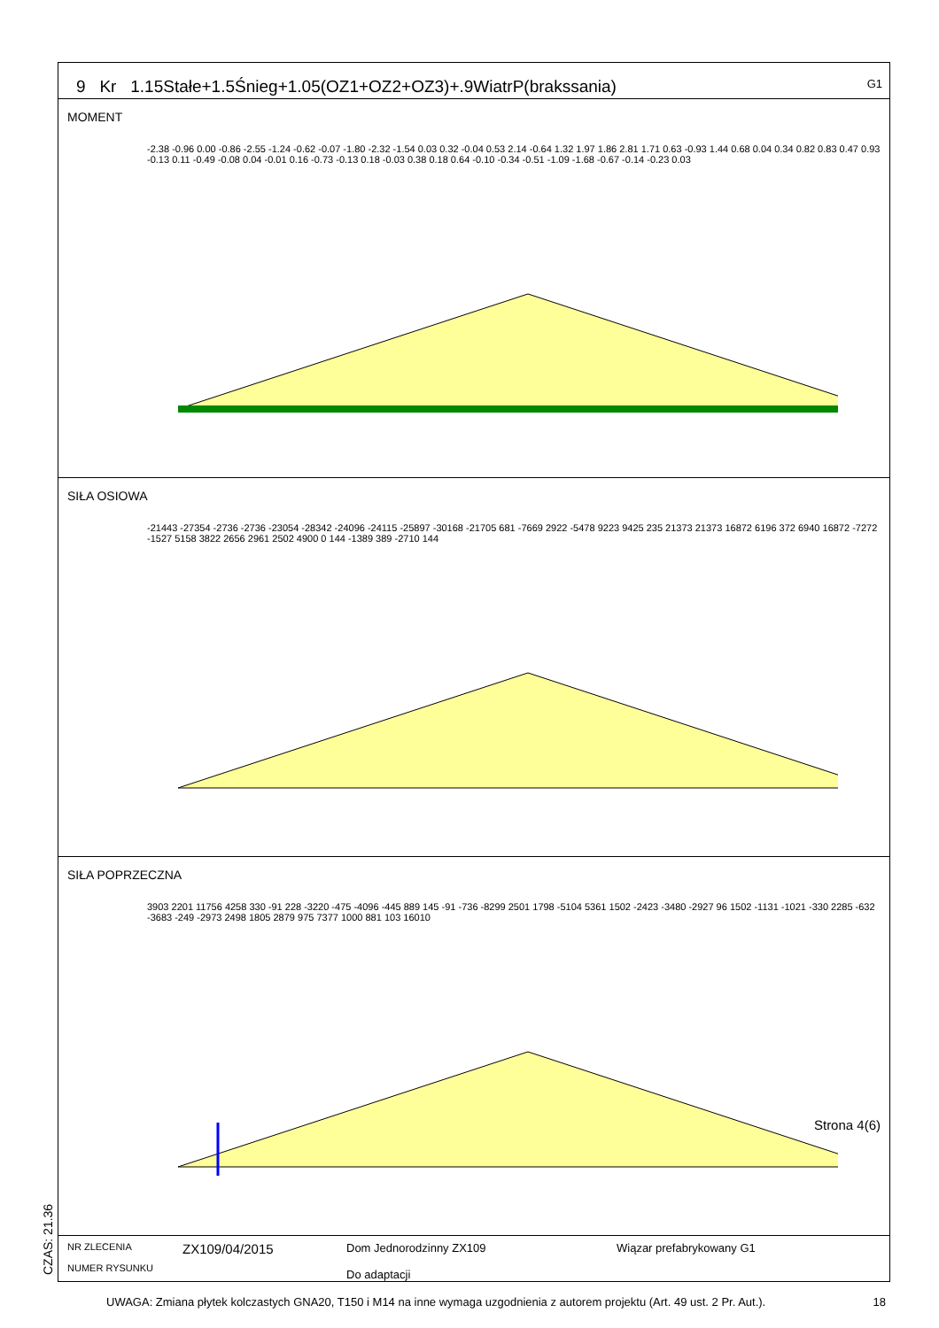9 Kr 1.15Stałe+1.5Śnieg+1.05(OZ1+OZ2+OZ3)+.9WiatrP(brakssania) G1
MOMENT
-2.38 -0.96 0.00 -0.86 -2.55 -1.24 -0.62 -0.07 -1.80 -2.32 -1.54 0.03 0.32 -0.04 0.53 2.14 -0.64 1.32 1.97 1.86 2.81 1.71 0.63 -0.93 1.44 0.68 0.04 0.34 0.82 0.83 0.47 0.93 -0.13 0.11 -0.49 -0.08 0.04 -0.01 0.16 -0.73 -0.13 0.18 -0.03 0.38 0.18 0.64 -0.10 -0.34 -0.51 -1.09 -1.68 -0.67 -0.14 -0.23 0.03
SIŁA OSIOWA
-21443 -27354 -2736 -2736 -23054 -28342 -24096 -24115 -25897 -30168 -21705 681 -7669 2922 -5478 9223 9425 235 21373 21373 16872 6196 372 6940 16872 -7272 -1527 5158 3822 2656 2961 2502 4900 0 144 -1389 389 -2710 144
SIŁA POPRZECZNA
3903 2201 11756 4258 330 -91 228 -3220 -475 -4096 -445 889 145 -91 -736 -8299 2501 1798 -5104 5361 1502 -2423 -3480 -2927 96 1502 -1131 -1021 -330 2285 -632 -3683 -249 -2973 2498 1805 2879 975 7377 1000 881 103 16010
Strona 4(6)
NR ZLECENIA
NUMER RYSUNKU
ZX109/04/2015
Dom Jednorodzinny ZX109
Do adaptacji
Wiązar prefabrykowany G1
CZAS: 21.36
UWAGA: Zmiana płytek kolczastych GNA20, T150 i M14 na inne wymaga uzgodnienia z autorem projektu (Art. 49 ust. 2 Pr. Aut.). 18